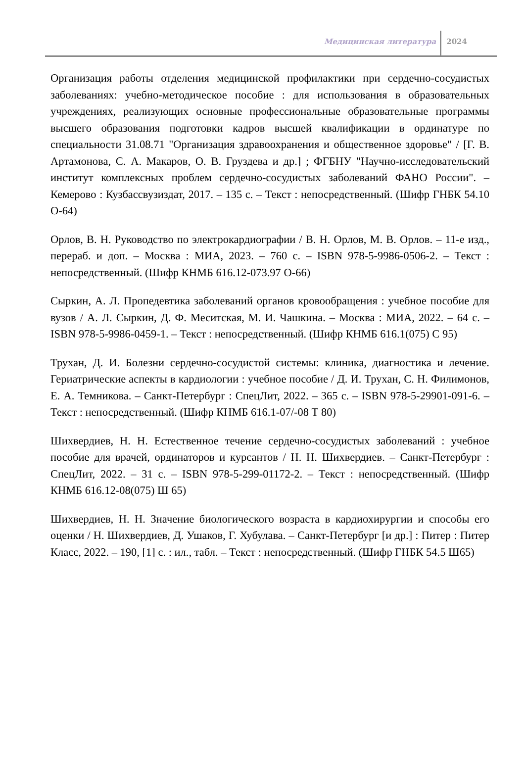Медицинская литература
2024
Организация работы отделения медицинской профилактики при сердечно-сосудистых заболеваниях: учебно-методическое пособие : для использования в образовательных учреждениях, реализующих основные профессиональные образовательные программы высшего образования подготовки кадров высшей квалификации в ординатуре по специальности 31.08.71 "Организация здравоохранения и общественное здоровье" / [Г. В. Артамонова, С. А. Макаров, О. В. Груздева и др.] ; ФГБНУ "Научно-исследовательский институт комплексных проблем сердечно-сосудистых заболеваний ФАНО России". – Кемерово : Кузбассвузиздат, 2017. – 135 с. – Текст : непосредственный. (Шифр ГНБК 54.10 О-64)
Орлов, В. Н. Руководство по электрокардиографии / В. Н. Орлов, М. В. Орлов. – 11-е изд., перераб. и доп. – Москва : МИА, 2023. – 760 с. – ISBN 978-5-9986-0506-2. – Текст : непосредственный. (Шифр КНМБ 616.12-073.97 О-66)
Сыркин, А. Л. Пропедевтика заболеваний органов кровообращения : учебное пособие для вузов / А. Л. Сыркин, Д. Ф. Меситская, М. И. Чашкина. – Москва : МИА, 2022. – 64 с. – ISBN 978-5-9986-0459-1. – Текст : непосредственный. (Шифр КНМБ 616.1(075) С 95)
Трухан, Д. И. Болезни сердечно-сосудистой системы: клиника, диагностика и лечение. Гериатрические аспекты в кардиологии : учебное пособие / Д. И. Трухан, С. Н. Филимонов, Е. А. Темникова. – Санкт-Петербург : СпецЛит, 2022. – 365 с. – ISBN 978-5-29901-091-6. – Текст : непосредственный. (Шифр КНМБ 616.1-07/-08 Т 80)
Шихвердиев, Н. Н. Естественное течение сердечно-сосудистых заболеваний : учебное пособие для врачей, ординаторов и курсантов / Н. Н. Шихвердиев. – Санкт-Петербург : СпецЛит, 2022. – 31 с. – ISBN 978-5-299-01172-2. – Текст : непосредственный. (Шифр КНМБ 616.12-08(075) Ш 65)
Шихвердиев, Н. Н. Значение биологического возраста в кардиохирургии и способы его оценки / Н. Шихвердиев, Д. Ушаков, Г. Хубулава. – Санкт-Петербург [и др.] : Питер : Питер Класс, 2022. – 190, [1] с. : ил., табл. – Текст : непосредственный. (Шифр ГНБК 54.5 Ш65)